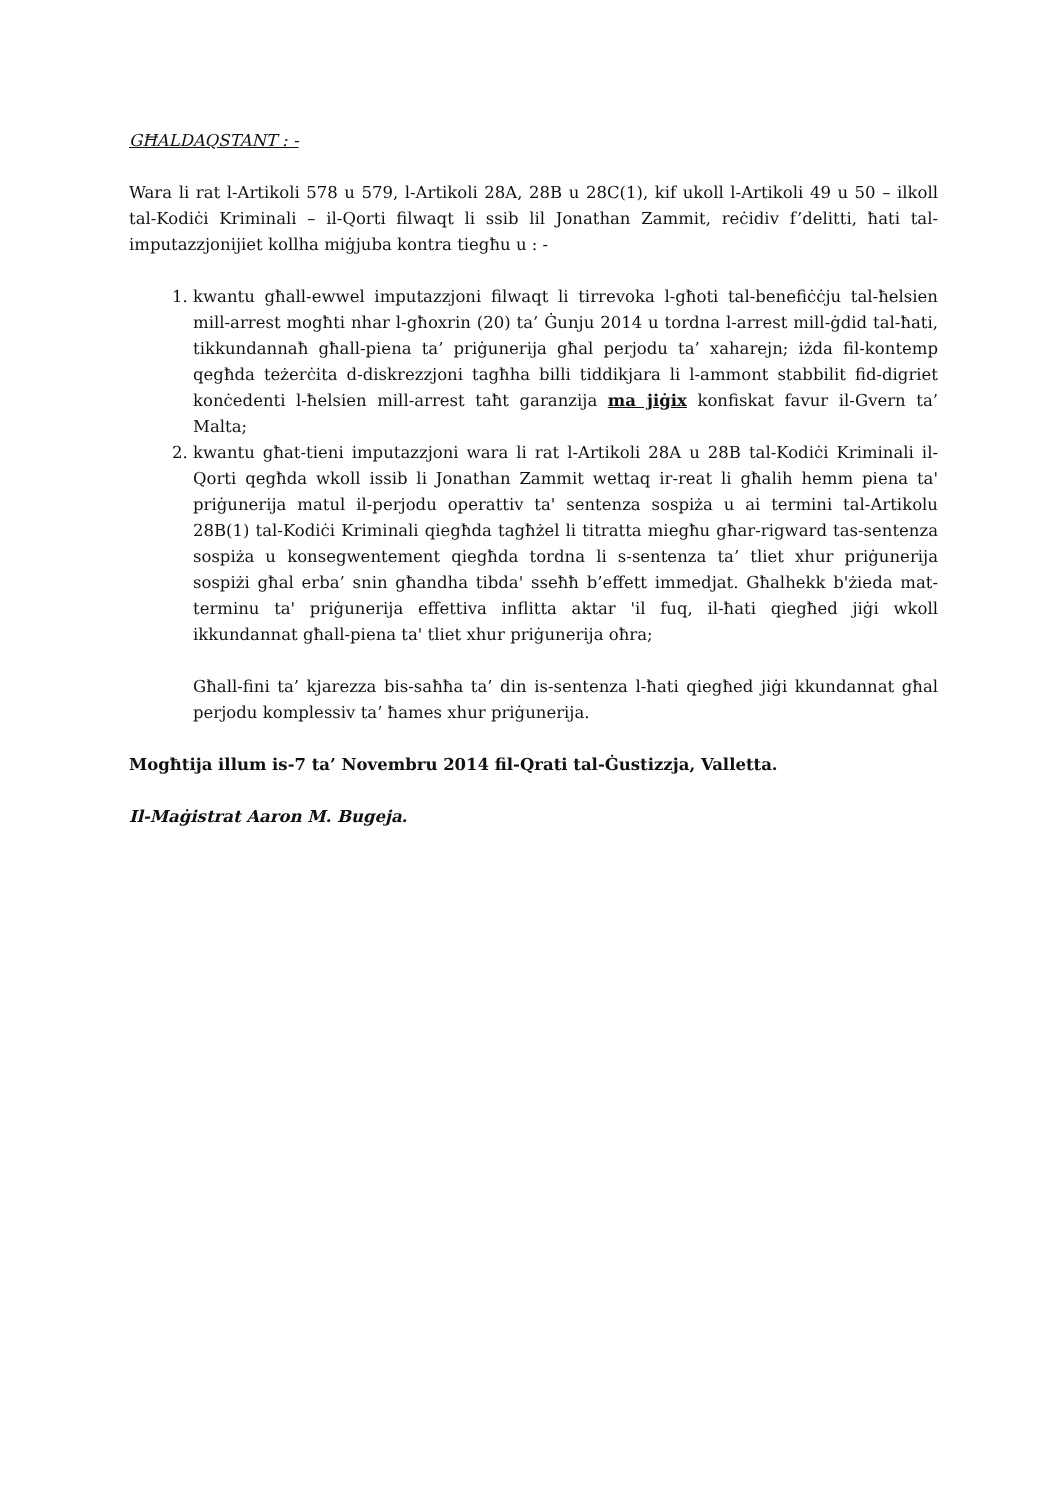GĦALDAQSTANT : -
Wara li rat l-Artikoli 578 u 579, l-Artikoli 28A, 28B u 28C(1), kif ukoll l-Artikoli 49 u 50 – ilkoll tal-Kodiċi Kriminali – il-Qorti filwaqt li ssib lil Jonathan Zammit, reċidiv f’delitti, ħati tal-imputazzjonijiet kollha miġjuba kontra tiegħu u : -
1. kwantu għall-ewwel imputazzjoni filwaqt li tirrevoka l-għoti tal-benefiċċju tal-ħelsien mill-arrest mogħti nhar l-għoxrin (20) ta’ Ġunju 2014 u tordna l-arrest mill-ġdid tal-ħati, tikkundannaħ għall-piena ta’ priġunerija għal perjodu ta’ xaharejn; iżda fil-kontemp qegħda teżerċita d-diskrezzjoni tagħha billi tiddikjara li l-ammont stabbilit fid-digriet konċedenti l-ħelsien mill-arrest taħt garanzija ma jiġix konfiskat favur il-Gvern ta’ Malta;
2. kwantu għat-tieni imputazzjoni wara li rat l-Artikoli 28A u 28B tal-Kodiċi Kriminali il-Qorti qegħda wkoll issib li Jonathan Zammit wettaq ir-reat li għalih hemm piena ta' priġunerija matul il-perjodu operattiv ta' sentenza sospiża u ai termini tal-Artikolu 28B(1) tal-Kodiċi Kriminali qiegħda tagħżel li titratta miegħu għar-rigward tas-sentenza sospiża u konsegwentement qiegħda tordna li s-sentenza ta’ tliet xhur priġunerija sospiżi għal erba’ snin għandha tibda' sseħħ b’effett immedjat. Għalhekk b'żieda mat-terminu ta' priġunerija effettiva inflitta aktar 'il fuq, il-ħati qiegħed jiġi wkoll ikkundannat għall-piena ta' tliet xhur priġunerija oħra;
Għall-fini ta’ kjarezza bis-saħħa ta’ din is-sentenza l-ħati qiegħed jiġi kkundannat għal perjodu komplessiv ta’ ħames xhur priġunerija.
Mogħtija illum is-7 ta’ Novembru 2014 fil-Qrati tal-Ġustizzja, Valletta.
Il-Maġistrat Aaron M. Bugeja.